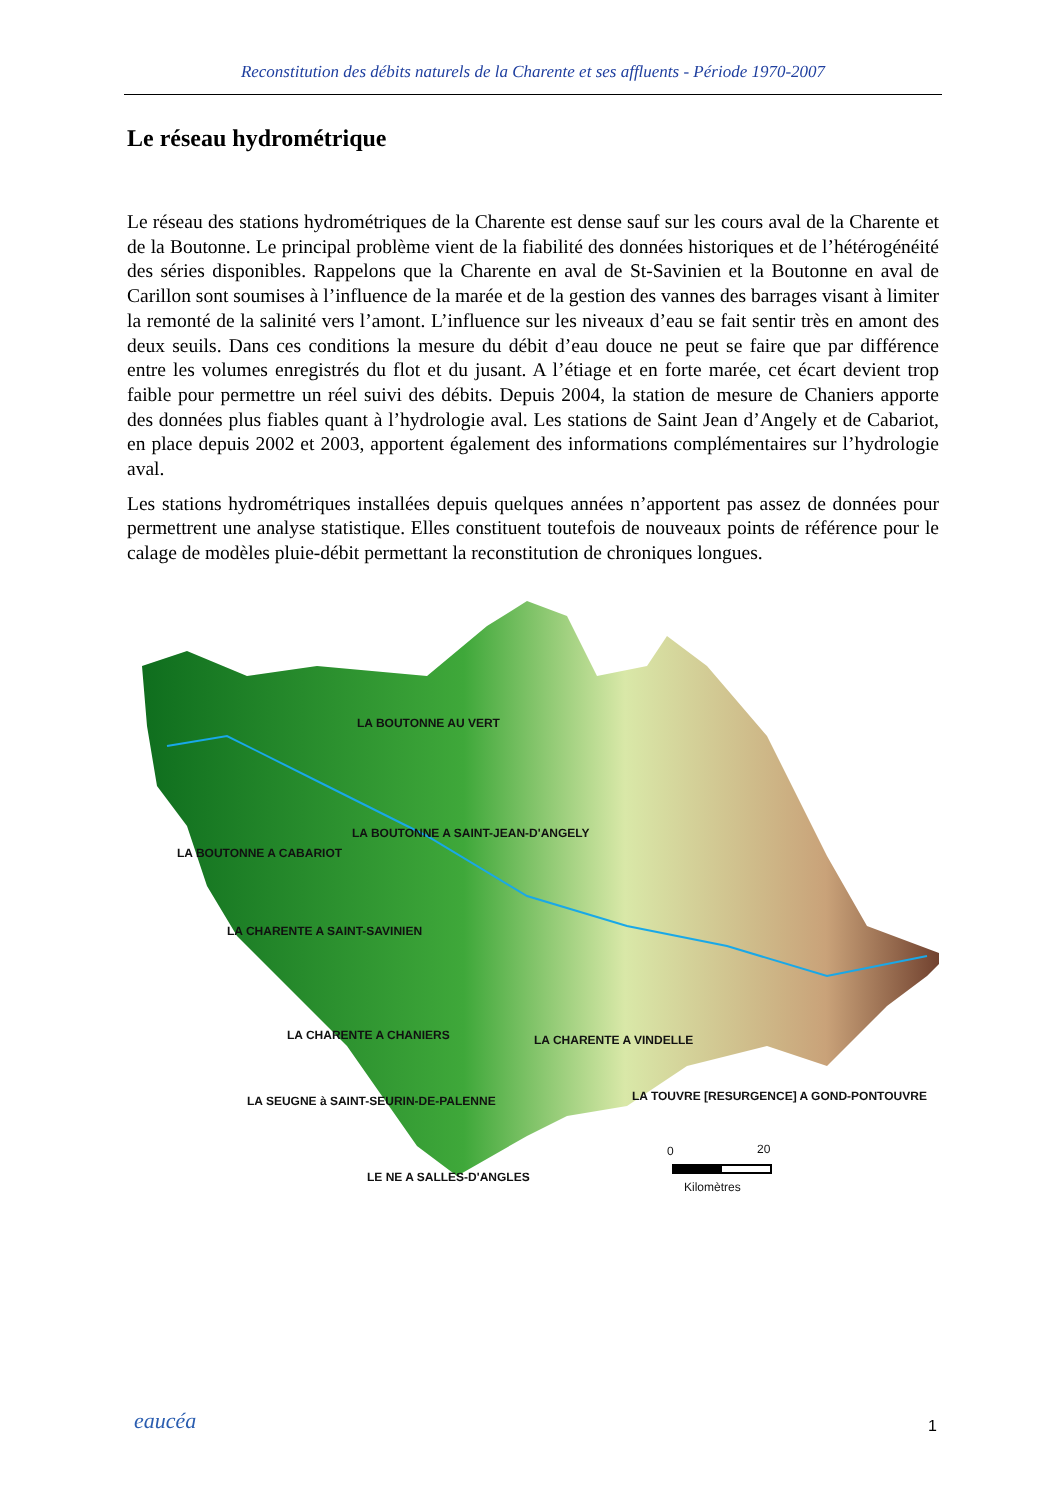Reconstitution des débits naturels de la Charente et ses affluents - Période 1970-2007
Le réseau hydrométrique
Le réseau des stations hydrométriques de la Charente est dense sauf sur les cours aval de la Charente et de la Boutonne. Le principal problème vient de la fiabilité des données historiques et de l’hétérogénéité des séries disponibles. Rappelons que la Charente en aval de St-Savinien et la Boutonne en aval de Carillon sont soumises à l’influence de la marée et de la gestion des vannes des barrages visant à limiter la remonté de la salinité vers l’amont. L’influence sur les niveaux d’eau se fait sentir très en amont des deux seuils. Dans ces conditions la mesure du débit d’eau douce ne peut se faire que par différence entre les volumes enregistrés du flot et du jusant. A l’étiage et en forte marée, cet écart devient trop faible pour permettre un réel suivi des débits. Depuis 2004, la station de mesure de Chaniers apporte des données plus fiables quant à l’hydrologie aval. Les stations de Saint Jean d’Angely et de Cabariot, en place depuis 2002 et 2003, apportent également des informations complémentaires sur l’hydrologie aval.
Les stations hydrométriques installées depuis quelques années n’apportent pas assez de données pour permettrent une analyse statistique. Elles constituent toutefois de nouveaux points de référence pour le calage de modèles pluie-débit permettant la reconstitution de chroniques longues.
LA BOUTONNE AU VERT
LA BOUTONNE A SAINT-JEAN-D'ANGELY
LA BOUTONNE A CABARIOT
LA CHARENTE A SAINT-SAVINIEN
LA CHARENTE A CHANIERS LA CHARENTE A VINDELLE
LA SEUGNE à SAINT-SEURIN-DE-PALENNE LA TOUVRE [RESURGENCE] A GOND-PONTOUVRE
LE NE A SALLES-D'ANGLES
0 20
Kilomètres
eaucéa 1